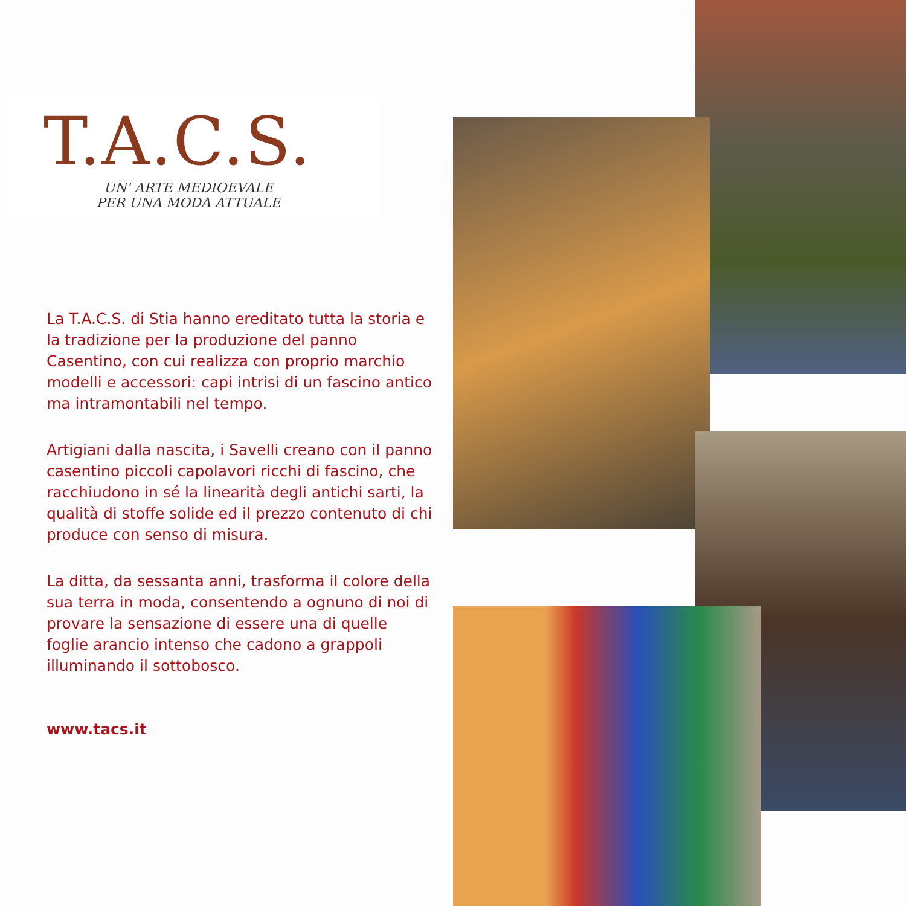T.A.C.S.
UN' ARTE MEDIOEVALE
PER UNA MODA ATTUALE
La T.A.C.S. di Stia hanno ereditato tutta la storia e la tradizione per la produzione del panno Casentino, con cui realizza con proprio marchio modelli e accessori: capi intrisi di un fascino antico ma intramontabili nel tempo.
Artigiani dalla nascita, i Savelli creano con il panno casentino piccoli capolavori ricchi di fascino, che racchiudono in sé la linearità degli antichi sarti, la qualità di stoffe solide ed il prezzo contenuto di chi produce con senso di misura.
La ditta, da sessanta anni, trasforma il colore della sua terra in moda, consentendo a ognuno di noi di provare la sensazione di essere una di quelle foglie arancio intenso che cadono a grappoli illuminando il sottobosco.
www.tacs.it